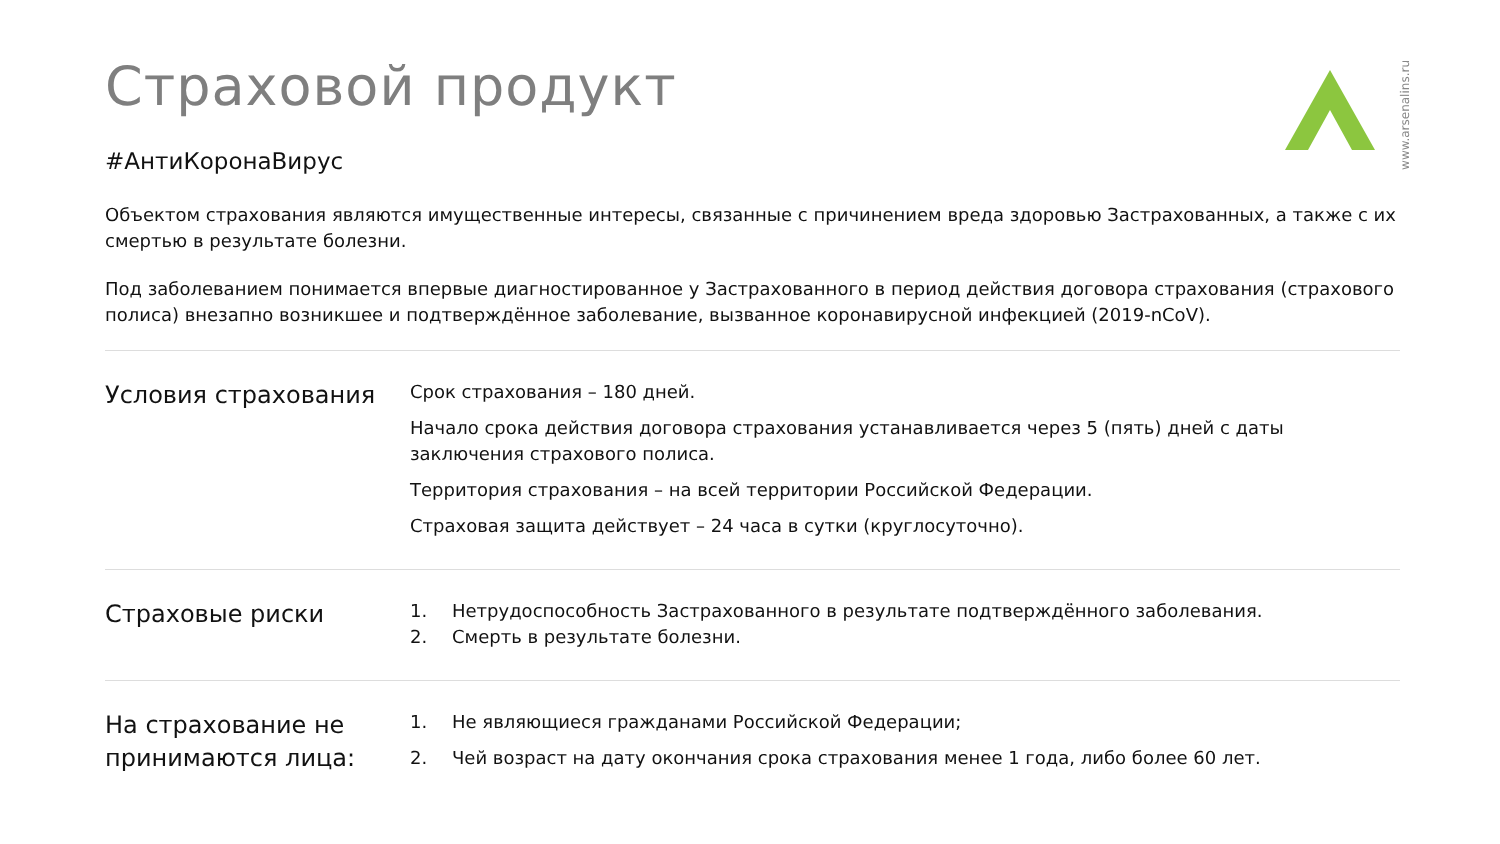www.arsenalins.ru
Страховой продукт
#АнтиКоронаВирус
Объектом страхования являются имущественные интересы, связанные с причинением вреда здоровью Застрахованных, а также с их смертью в результате болезни.
Под заболеванием понимается впервые диагностированное у Застрахованного в период действия договора страхования (страхового полиса) внезапно возникшее и подтверждённое заболевание, вызванное коронавирусной инфекцией (2019-nCoV).
Условия страхования
Срок страхования – 180 дней.
Начало срока действия договора страхования устанавливается через 5 (пять) дней с даты заключения страхового полиса.
Территория страхования – на всей территории Российской Федерации.
Страховая защита действует – 24 часа в сутки (круглосуточно).
Страховые риски
1. Нетрудоспособность Застрахованного в результате подтверждённого заболевания.
2. Смерть в результате болезни.
На страхование не принимаются лица:
1. Не являющиеся гражданами Российской Федерации;
2. Чей возраст на дату окончания срока страхования менее 1 года, либо более 60 лет.